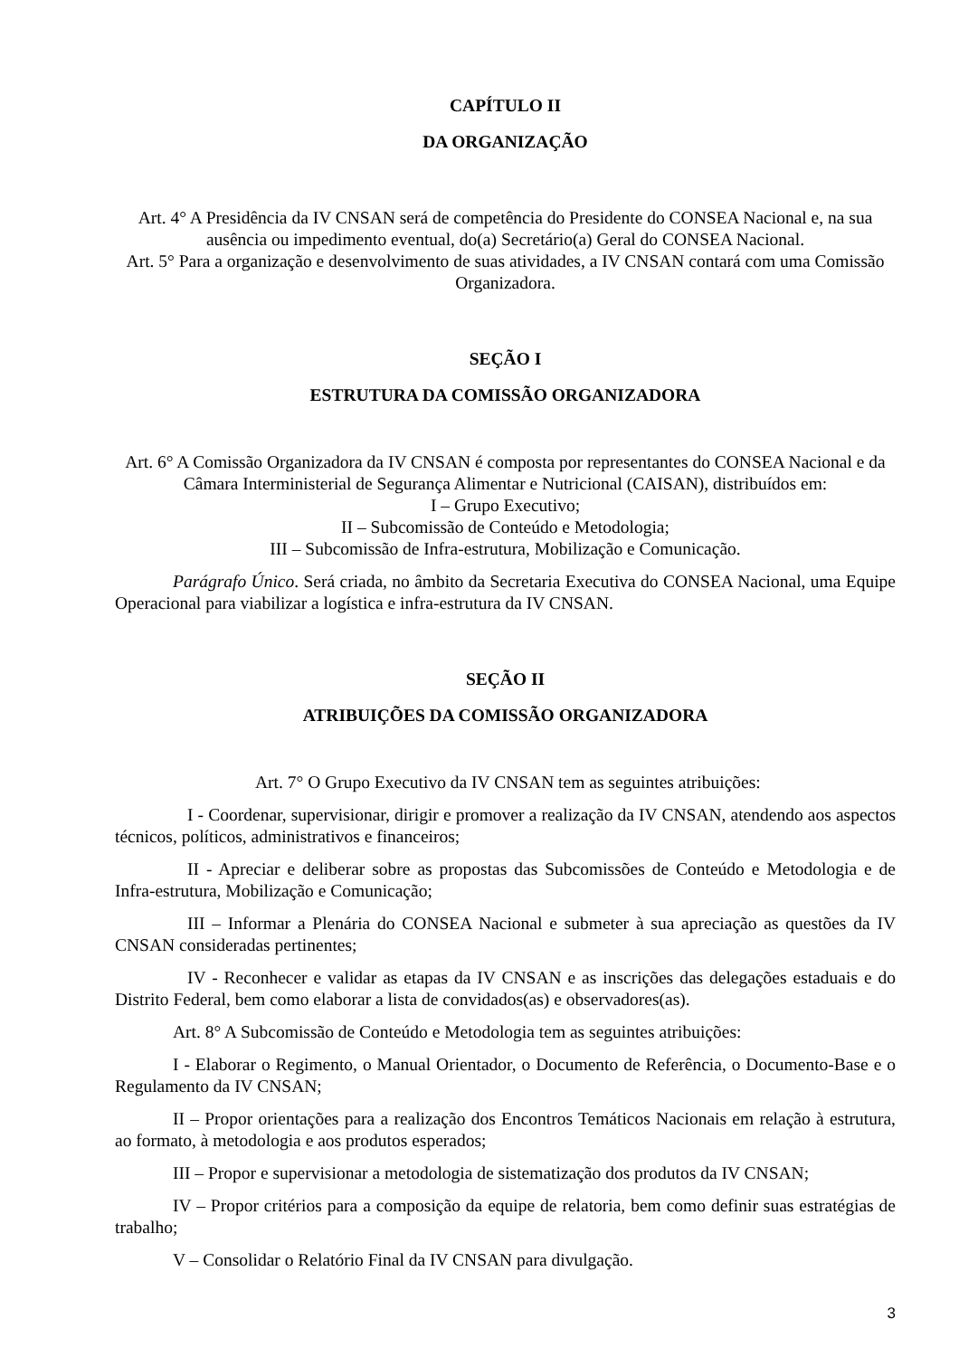CAPÍTULO II
DA ORGANIZAÇÃO
Art. 4° A Presidência da IV CNSAN será de competência do Presidente do CONSEA Nacional e, na sua ausência ou impedimento eventual, do(a) Secretário(a) Geral do CONSEA Nacional.
Art. 5° Para a organização e desenvolvimento de suas atividades, a IV CNSAN contará com uma Comissão Organizadora.
SEÇÃO I
ESTRUTURA DA COMISSÃO ORGANIZADORA
Art. 6° A Comissão Organizadora da IV CNSAN é composta por representantes do CONSEA Nacional e da Câmara Interministerial de Segurança Alimentar e Nutricional (CAISAN), distribuídos em:
I – Grupo Executivo;
II – Subcomissão de Conteúdo e Metodologia;
III – Subcomissão de Infra-estrutura, Mobilização e Comunicação.
Parágrafo Único. Será criada, no âmbito da Secretaria Executiva do CONSEA Nacional, uma Equipe Operacional para viabilizar a logística e infra-estrutura da IV CNSAN.
SEÇÃO II
ATRIBUIÇÕES DA COMISSÃO ORGANIZADORA
Art. 7° O Grupo Executivo da IV CNSAN tem as seguintes atribuições:
I - Coordenar, supervisionar, dirigir e promover a realização da IV CNSAN, atendendo aos aspectos técnicos, políticos, administrativos e financeiros;
II - Apreciar e deliberar sobre as propostas das Subcomissões de Conteúdo e Metodologia e de Infra-estrutura, Mobilização e Comunicação;
III – Informar a Plenária do CONSEA Nacional e submeter à sua apreciação as questões da IV CNSAN consideradas pertinentes;
IV - Reconhecer e validar as etapas da IV CNSAN e as inscrições das delegações estaduais e do Distrito Federal, bem como elaborar a lista de convidados(as) e observadores(as).
Art. 8° A Subcomissão de Conteúdo e Metodologia tem as seguintes atribuições:
I - Elaborar o Regimento, o Manual Orientador, o Documento de Referência, o Documento-Base e o Regulamento da IV CNSAN;
II – Propor orientações para a realização dos Encontros Temáticos Nacionais em relação à estrutura, ao formato, à metodologia e aos produtos esperados;
III – Propor e supervisionar a metodologia de sistematização dos produtos da IV CNSAN;
IV – Propor critérios para a composição da equipe de relatoria, bem como definir suas estratégias de trabalho;
V – Consolidar o Relatório Final da IV CNSAN para divulgação.
3